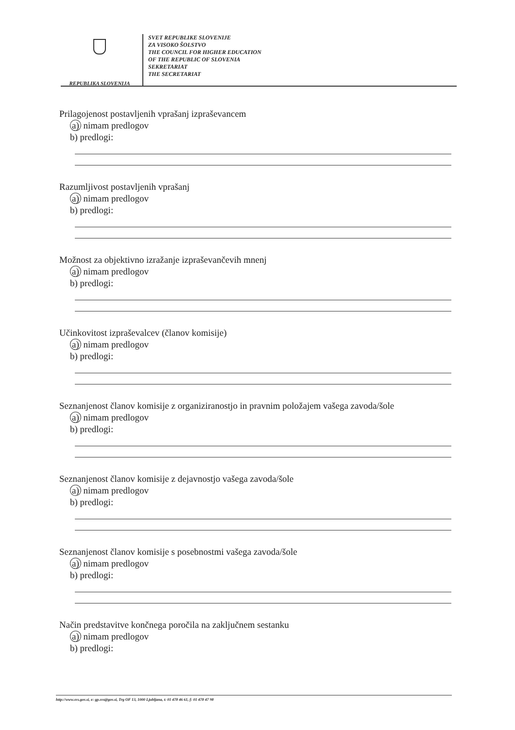REPUBLIKA SLOVENIJA
SVET REPUBLIKE SLOVENIJE
ZA VISOKO ŠOLSTVO
THE COUNCIL FOR HIGHER EDUCATION
OF THE REPUBLIC OF SLOVENIA
SEKRETARIAT
THE SECRETARIAT
Prilagojenost postavljenih vprašanj izpraševancem
a) nimam predlogov
b) predlogi:
Razumljivost postavljenih vprašanj
a) nimam predlogov
b) predlogi:
Možnost za objektivno izražanje izpraševančevih mnenj
a) nimam predlogov
b) predlogi:
Učinkovitost izpraševalcev (članov komisije)
a) nimam predlogov
b) predlogi:
Seznanjenost članov komisije z organiziranostjo in pravnim položajem vašega zavoda/šole
a) nimam predlogov
b) predlogi:
Seznanjenost članov komisije z dejavnostjo vašega zavoda/šole
a) nimam predlogov
b) predlogi:
Seznanjenost članov komisije s posebnostmi vašega zavoda/šole
a) nimam predlogov
b) predlogi:
Način predstavitve končnega poročila na zaključnem sestanku
a) nimam predlogov
b) predlogi:
http://www.svs.gov.si, e: gp.svs@gov.si, Trg OF 13, 1000 Ljubljana, t: 01 478 46 61, f: 01 478 47 98